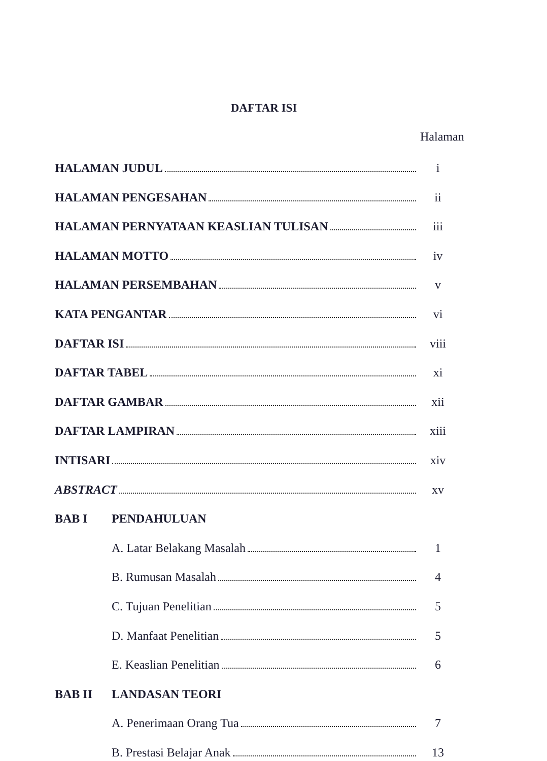DAFTAR ISI
Halaman
HALAMAN JUDUL i
HALAMAN PENGESAHAN ii
HALAMAN PERNYATAAN KEASLIAN TULISAN iii
HALAMAN MOTTO iv
HALAMAN PERSEMBAHAN v
KATA PENGANTAR vi
DAFTAR ISI viii
DAFTAR TABEL xi
DAFTAR GAMBAR xii
DAFTAR LAMPIRAN xiii
INTISARI xiv
ABSTRACT xv
BAB I PENDAHULUAN
A. Latar Belakang Masalah 1
B. Rumusan Masalah 4
C. Tujuan Penelitian 5
D. Manfaat Penelitian 5
E. Keaslian Penelitian 6
BAB II LANDASAN TEORI
A. Penerimaan Orang Tua 7
B. Prestasi Belajar Anak 13